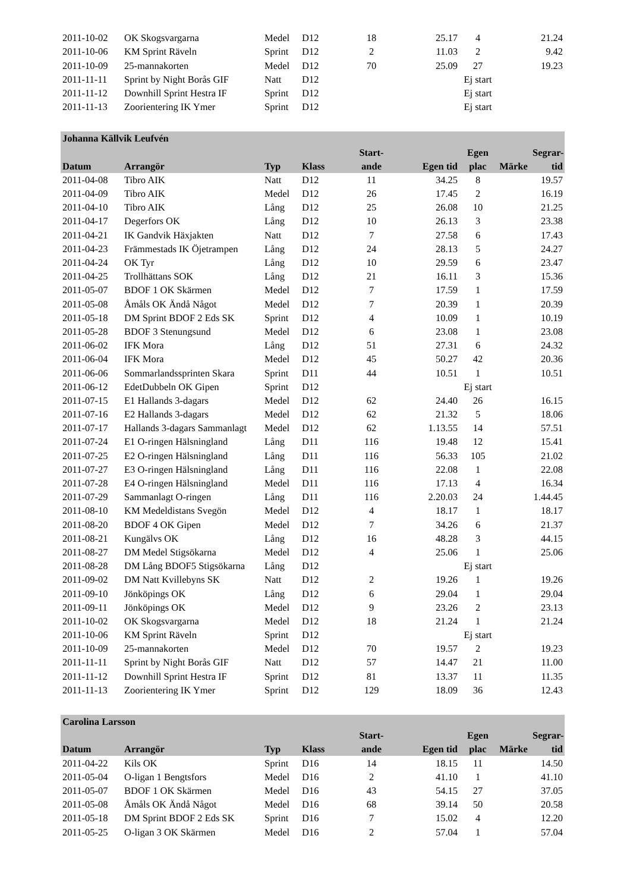| 2011-10-02 | OK Skogsvargarna | Medel | D12 | 18 | 25.17 | 4 | | 21.24 |
| 2011-10-06 | KM Sprint Räveln | Sprint | D12 | 2 | 11.03 | 2 | | 9.42 |
| 2011-10-09 | 25-mannakorten | Medel | D12 | 70 | 25.09 | 27 | | 19.23 |
| 2011-11-11 | Sprint by Night Borås GIF | Natt | D12 | | | Ej start | | |
| 2011-11-12 | Downhill Sprint Hestra IF | Sprint | D12 | | | Ej start | | |
| 2011-11-13 | Zoorientering IK Ymer | Sprint | D12 | | | Ej start | | |
| Johanna Källvik Leufvén | | | | | | | | |
| | | | | Start- | | Egen | | Segrar- |
| Datum | Arrangör | Typ | Klass | ande | Egen tid | plac | Märke | tid |
| 2011-04-08 | Tibro AIK | Natt | D12 | 11 | 34.25 | 8 | | 19.57 |
| 2011-04-09 | Tibro AIK | Medel | D12 | 26 | 17.45 | 2 | | 16.19 |
| 2011-04-10 | Tibro AIK | Lång | D12 | 25 | 26.08 | 10 | | 21.25 |
| 2011-04-17 | Degerfors OK | Lång | D12 | 10 | 26.13 | 3 | | 23.38 |
| 2011-04-21 | IK Gandvik Häxjakten | Natt | D12 | 7 | 27.58 | 6 | | 17.43 |
| 2011-04-23 | Främmestads IK Öjetrampen | Lång | D12 | 24 | 28.13 | 5 | | 24.27 |
| 2011-04-24 | OK Tyr | Lång | D12 | 10 | 29.59 | 6 | | 23.47 |
| 2011-04-25 | Trollhättans SOK | Lång | D12 | 21 | 16.11 | 3 | | 15.36 |
| 2011-05-07 | BDOF 1 OK Skärmen | Medel | D12 | 7 | 17.59 | 1 | | 17.59 |
| 2011-05-08 | Åmåls OK Ändå Något | Medel | D12 | 7 | 20.39 | 1 | | 20.39 |
| 2011-05-18 | DM Sprint BDOF 2 Eds SK | Sprint | D12 | 4 | 10.09 | 1 | | 10.19 |
| 2011-05-28 | BDOF 3 Stenungsund | Medel | D12 | 6 | 23.08 | 1 | | 23.08 |
| 2011-06-02 | IFK Mora | Lång | D12 | 51 | 27.31 | 6 | | 24.32 |
| 2011-06-04 | IFK Mora | Medel | D12 | 45 | 50.27 | 42 | | 20.36 |
| 2011-06-06 | Sommarlandssprinten Skara | Sprint | D11 | 44 | 10.51 | 1 | | 10.51 |
| 2011-06-12 | EdetDubbeln OK Gipen | Sprint | D12 | | | Ej start | | |
| 2011-07-15 | E1 Hallands 3-dagars | Medel | D12 | 62 | 24.40 | 26 | | 16.15 |
| 2011-07-16 | E2 Hallands 3-dagars | Medel | D12 | 62 | 21.32 | 5 | | 18.06 |
| 2011-07-17 | Hallands 3-dagars Sammanlagt | Medel | D12 | 62 | 1.13.55 | 14 | | 57.51 |
| 2011-07-24 | E1 O-ringen Hälsningland | Lång | D11 | 116 | 19.48 | 12 | | 15.41 |
| 2011-07-25 | E2 O-ringen Hälsningland | Lång | D11 | 116 | 56.33 | 105 | | 21.02 |
| 2011-07-27 | E3 O-ringen Hälsningland | Lång | D11 | 116 | 22.08 | 1 | | 22.08 |
| 2011-07-28 | E4 O-ringen Hälsningland | Medel | D11 | 116 | 17.13 | 4 | | 16.34 |
| 2011-07-29 | Sammanlagt O-ringen | Lång | D11 | 116 | 2.20.03 | 24 | | 1.44.45 |
| 2011-08-10 | KM Medeldistans Svegön | Medel | D12 | 4 | 18.17 | 1 | | 18.17 |
| 2011-08-20 | BDOF 4 OK Gipen | Medel | D12 | 7 | 34.26 | 6 | | 21.37 |
| 2011-08-21 | Kungälvs OK | Lång | D12 | 16 | 48.28 | 3 | | 44.15 |
| 2011-08-27 | DM Medel Stigsökarna | Medel | D12 | 4 | 25.06 | 1 | | 25.06 |
| 2011-08-28 | DM Lång BDOF5 Stigsökarna | Lång | D12 | | | Ej start | | |
| 2011-09-02 | DM Natt Kvillebyns SK | Natt | D12 | 2 | 19.26 | 1 | | 19.26 |
| 2011-09-10 | Jönköpings OK | Lång | D12 | 6 | 29.04 | 1 | | 29.04 |
| 2011-09-11 | Jönköpings OK | Medel | D12 | 9 | 23.26 | 2 | | 23.13 |
| 2011-10-02 | OK Skogsvargarna | Medel | D12 | 18 | 21.24 | 1 | | 21.24 |
| 2011-10-06 | KM Sprint Räveln | Sprint | D12 | | | Ej start | | |
| 2011-10-09 | 25-mannakorten | Medel | D12 | 70 | 19.57 | 2 | | 19.23 |
| 2011-11-11 | Sprint by Night Borås GIF | Natt | D12 | 57 | 14.47 | 21 | | 11.00 |
| 2011-11-12 | Downhill Sprint Hestra IF | Sprint | D12 | 81 | 13.37 | 11 | | 11.35 |
| 2011-11-13 | Zoorientering IK Ymer | Sprint | D12 | 129 | 18.09 | 36 | | 12.43 |
| Carolina Larsson | | | | | | | | |
| | | | | Start- | | Egen | | Segrar- |
| Datum | Arrangör | Typ | Klass | ande | Egen tid | plac | Märke | tid |
| 2011-04-22 | Kils OK | Sprint | D16 | 14 | 18.15 | 11 | | 14.50 |
| 2011-05-04 | O-ligan 1 Bengtsfors | Medel | D16 | 2 | 41.10 | 1 | | 41.10 |
| 2011-05-07 | BDOF 1 OK Skärmen | Medel | D16 | 43 | 54.15 | 27 | | 37.05 |
| 2011-05-08 | Åmåls OK Ändå Något | Medel | D16 | 68 | 39.14 | 50 | | 20.58 |
| 2011-05-18 | DM Sprint BDOF 2 Eds SK | Sprint | D16 | 7 | 15.02 | 4 | | 12.20 |
| 2011-05-25 | O-ligan 3 OK Skärmen | Medel | D16 | 2 | 57.04 | 1 | | 57.04 |